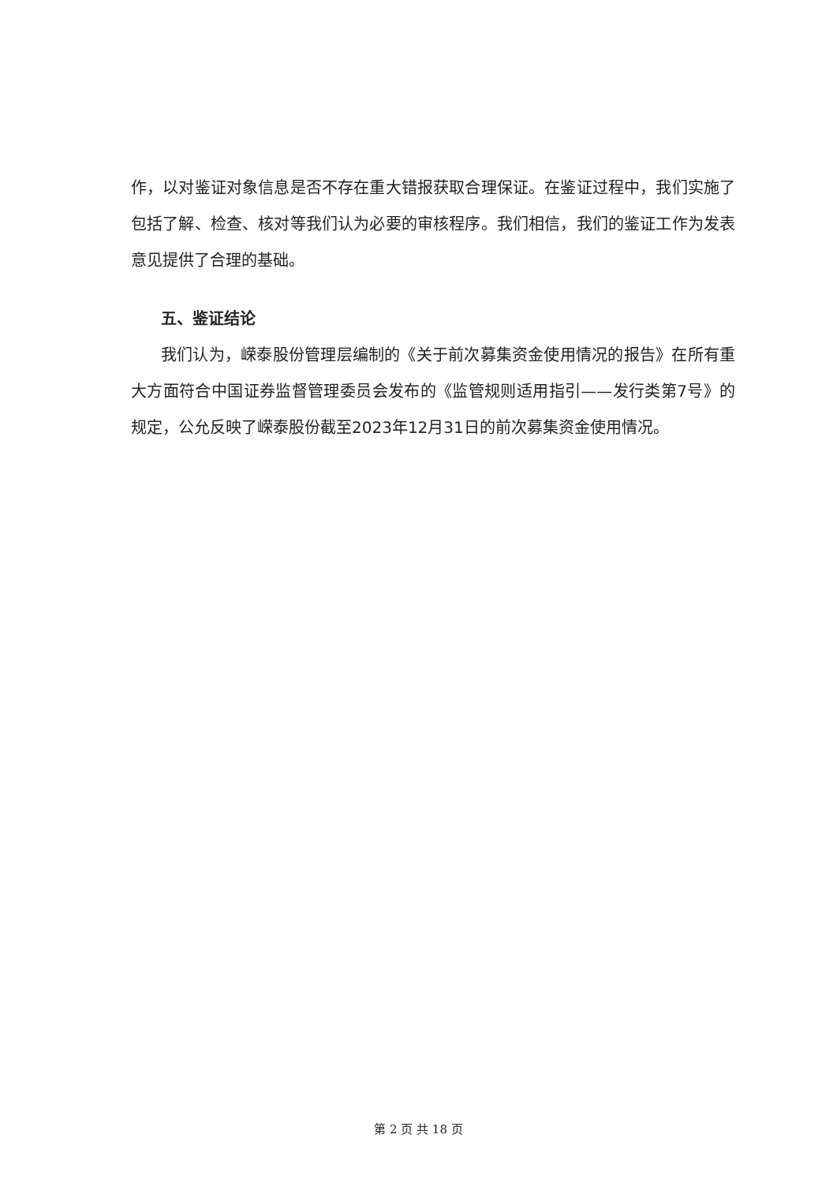作，以对鉴证对象信息是否不存在重大错报获取合理保证。在鉴证过程中，我们实施了包括了解、检查、核对等我们认为必要的审核程序。我们相信，我们的鉴证工作为发表意见提供了合理的基础。
五、鉴证结论
我们认为，嵘泰股份管理层编制的《关于前次募集资金使用情况的报告》在所有重大方面符合中国证券监督管理委员会发布的《监管规则适用指引——发行类第7号》的规定，公允反映了嵘泰股份截至2023年12月31日的前次募集资金使用情况。
第 2 页 共 18 页